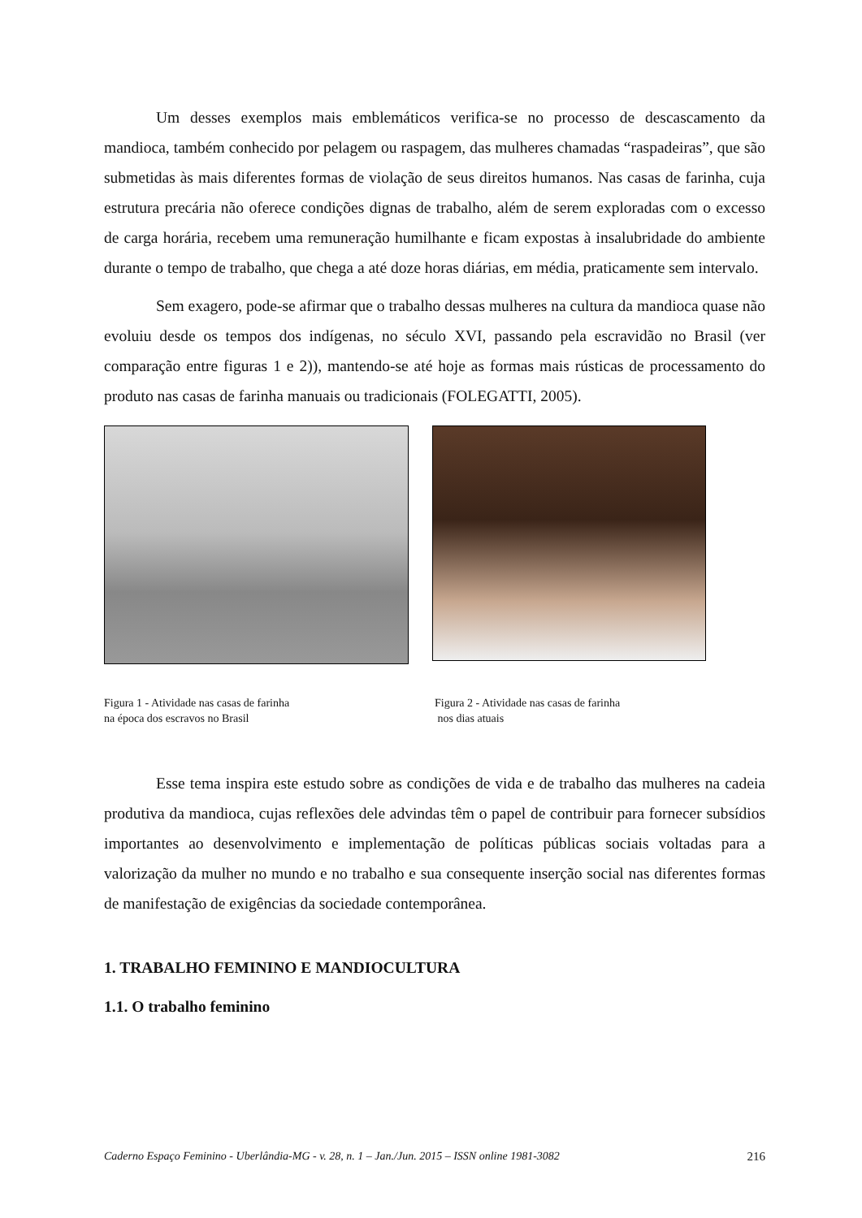Um desses exemplos mais emblemáticos verifica-se no processo de descascamento da mandioca, também conhecido por pelagem ou raspagem, das mulheres chamadas “raspadeiras”, que são submetidas às mais diferentes formas de violação de seus direitos humanos. Nas casas de farinha, cuja estrutura precária não oferece condições dignas de trabalho, além de serem exploradas com o excesso de carga horária, recebem uma remuneração humilhante e ficam expostas à insalubridade do ambiente durante o tempo de trabalho, que chega a até doze horas diárias, em média, praticamente sem intervalo.
Sem exagero, pode-se afirmar que o trabalho dessas mulheres na cultura da mandioca quase não evoluiu desde os tempos dos indígenas, no século XVI, passando pela escravidão no Brasil (ver comparação entre figuras 1 e 2)), mantendo-se até hoje as formas mais rústicas de processamento do produto nas casas de farinha manuais ou tradicionais (FOLEGATTI, 2005).
Figura 1 - Atividade nas casas de farinha
na época dos escravos no Brasil
Figura 2 - Atividade nas casas de farinha
nos dias atuais
Esse tema inspira este estudo sobre as condições de vida e de trabalho das mulheres na cadeia produtiva da mandioca, cujas reflexões dele advindas têm o papel de contribuir para fornecer subsídios importantes ao desenvolvimento e implementação de políticas públicas sociais voltadas para a valorização da mulher no mundo e no trabalho e sua consequente inserção social nas diferentes formas de manifestação de exigências da sociedade contemporânea.
1. TRABALHO FEMININO E MANDIOCULTURA
1.1. O trabalho feminino
Caderno Espaço Feminino - Uberlândia-MG - v. 28, n. 1 – Jan./Jun. 2015 – ISSN online 1981-3082 216